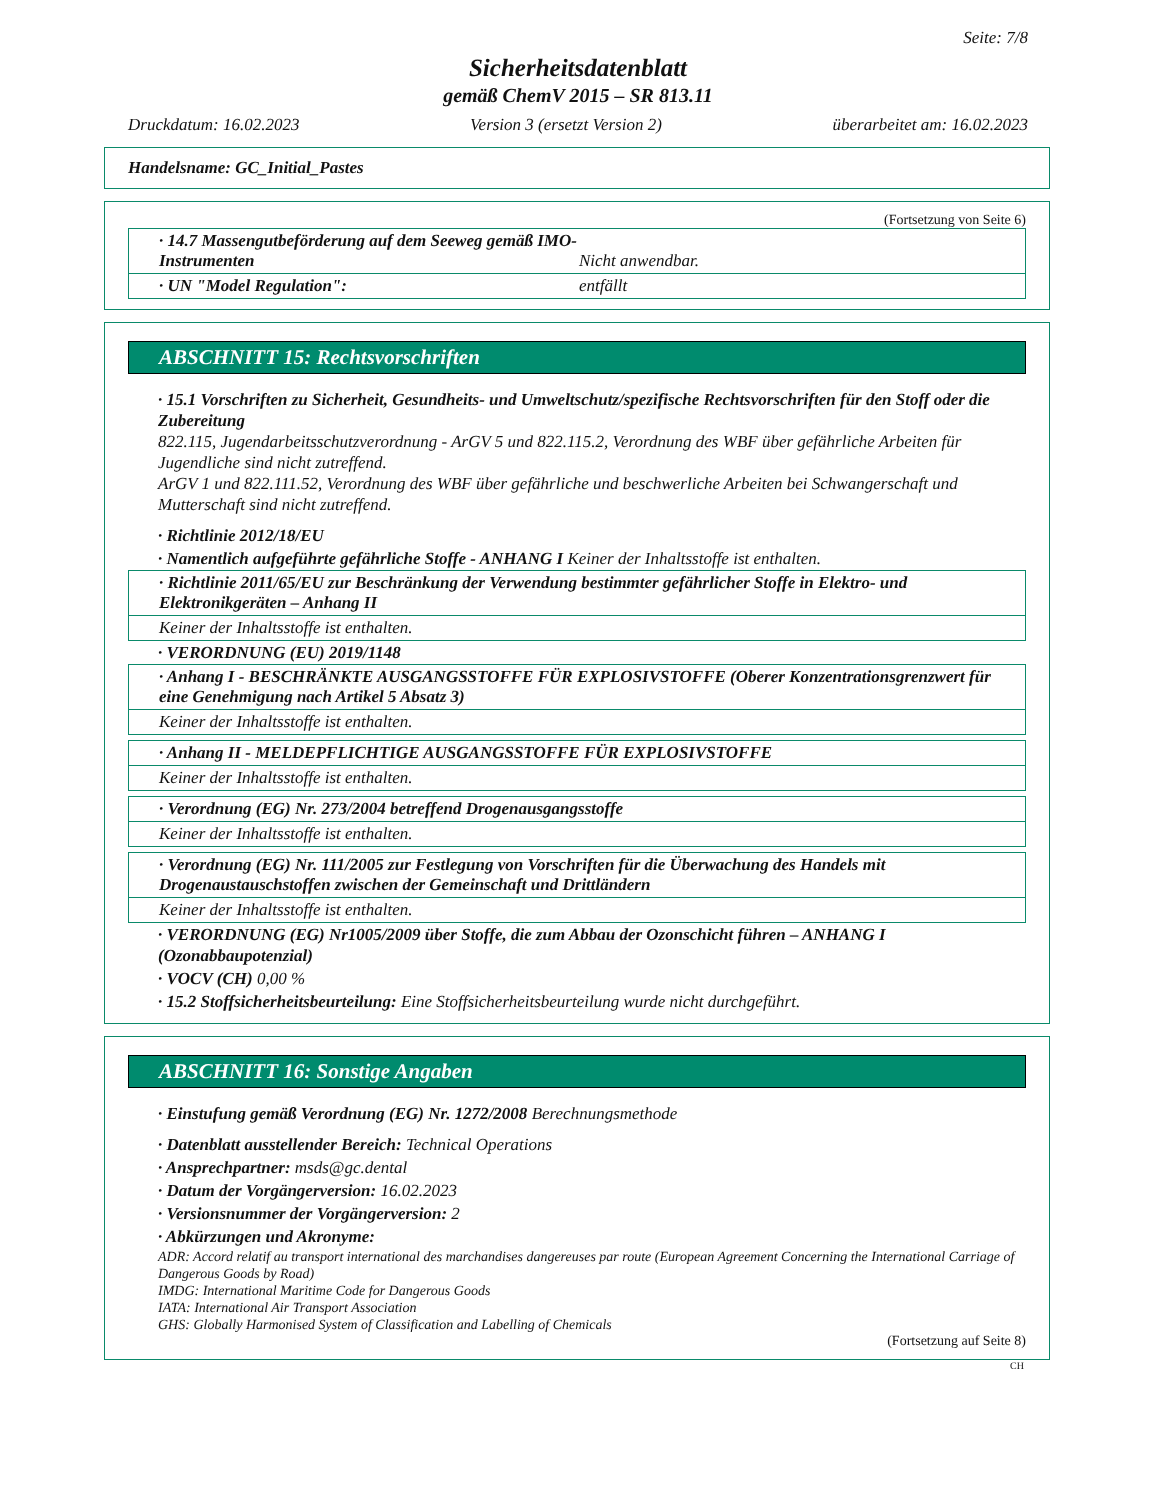Seite: 7/8
Sicherheitsdatenblatt
gemäß ChemV 2015 – SR 813.11
Druckdatum: 16.02.2023 Version 3 (ersetzt Version 2) überarbeitet am: 16.02.2023
Handelsname: GC_Initial_Pastes
(Fortsetzung von Seite 6)
· 14.7 Massengutbeförderung auf dem Seeweg gemäß IMO-Instrumenten Nicht anwendbar.
· UN "Model Regulation": entfällt
ABSCHNITT 15: Rechtsvorschriften
· 15.1 Vorschriften zu Sicherheit, Gesundheits- und Umweltschutz/spezifische Rechtsvorschriften für den Stoff oder die Zubereitung
822.115, Jugendarbeitsschutzverordnung - ArGV 5 und 822.115.2, Verordnung des WBF über gefährliche Arbeiten für Jugendliche sind nicht zutreffend.
ArGV 1 und 822.111.52, Verordnung des WBF über gefährliche und beschwerliche Arbeiten bei Schwangerschaft und Mutterschaft sind nicht zutreffend.
· Richtlinie 2012/18/EU
· Namentlich aufgeführte gefährliche Stoffe - ANHANG I Keiner der Inhaltsstoffe ist enthalten.
· Richtlinie 2011/65/EU zur Beschränkung der Verwendung bestimmter gefährlicher Stoffe in Elektro- und Elektronikgeräten – Anhang II
Keiner der Inhaltsstoffe ist enthalten.
· VERORDNUNG (EU) 2019/1148
· Anhang I - BESCHRÄNKTE AUSGANGSSTOFFE FÜR EXPLOSIVSTOFFE (Oberer Konzentrationsgrenzwert für eine Genehmigung nach Artikel 5 Absatz 3)
Keiner der Inhaltsstoffe ist enthalten.
· Anhang II - MELDEPFLICHTIGE AUSGANGSSTOFFE FÜR EXPLOSIVSTOFFE
Keiner der Inhaltsstoffe ist enthalten.
· Verordnung (EG) Nr. 273/2004 betreffend Drogenausgangsstoffe
Keiner der Inhaltsstoffe ist enthalten.
· Verordnung (EG) Nr. 111/2005 zur Festlegung von Vorschriften für die Überwachung des Handels mit Drogenaustauschstoffen zwischen der Gemeinschaft und Drittländern
Keiner der Inhaltsstoffe ist enthalten.
· VERORDNUNG (EG) Nr1005/2009 über Stoffe, die zum Abbau der Ozonschicht führen – ANHANG I (Ozonabbaupotenzial)
· VOCV (CH) 0,00 %
· 15.2 Stoffsicherheitsbeurteilung: Eine Stoffsicherheitsbeurteilung wurde nicht durchgeführt.
ABSCHNITT 16: Sonstige Angaben
· Einstufung gemäß Verordnung (EG) Nr. 1272/2008 Berechnungsmethode
· Datenblatt ausstellender Bereich: Technical Operations
· Ansprechpartner: msds@gc.dental
· Datum der Vorgängerversion: 16.02.2023
· Versionsnummer der Vorgängerversion: 2
· Abkürzungen und Akronyme:
ADR: Accord relatif au transport international des marchandises dangereuses par route (European Agreement Concerning the International Carriage of Dangerous Goods by Road)
IMDG: International Maritime Code for Dangerous Goods
IATA: International Air Transport Association
GHS: Globally Harmonised System of Classification and Labelling of Chemicals
(Fortsetzung auf Seite 8)
CH